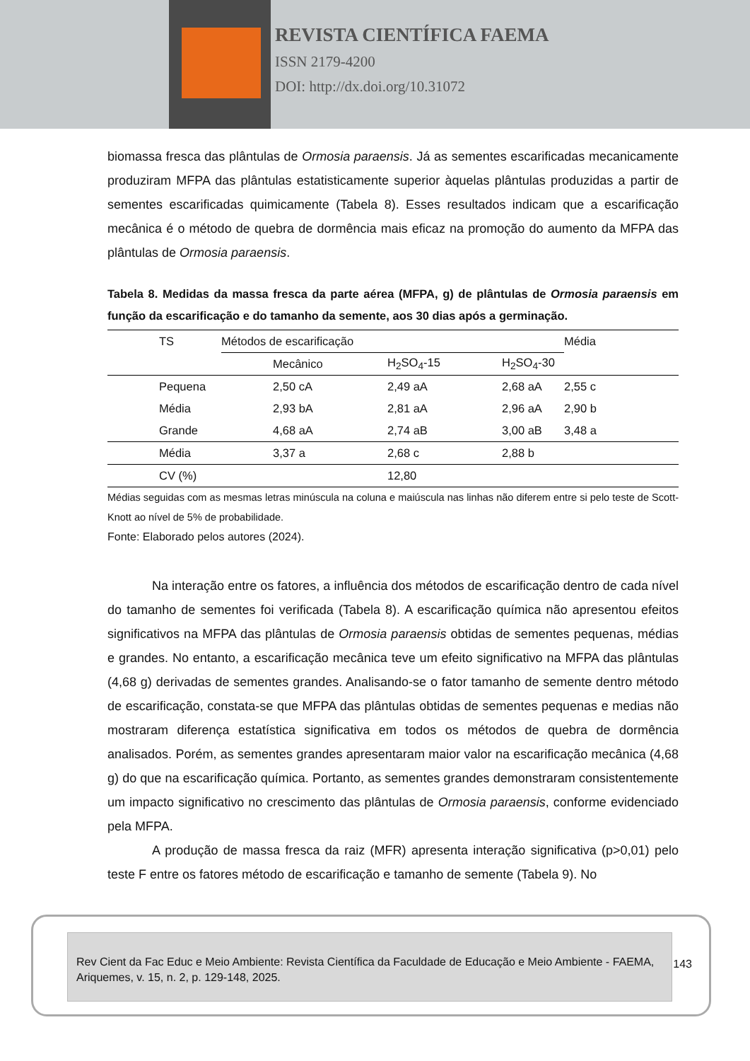REVISTA CIENTÍFICA FAEMA
ISSN 2179-4200
DOI: http://dx.doi.org/10.31072
biomassa fresca das plântulas de Ormosia paraensis. Já as sementes escarificadas mecanicamente produziram MFPA das plântulas estatisticamente superior àquelas plântulas produzidas a partir de sementes escarificadas quimicamente (Tabela 8). Esses resultados indicam que a escarificação mecânica é o método de quebra de dormência mais eficaz na promoção do aumento da MFPA das plântulas de Ormosia paraensis.
Tabela 8. Medidas da massa fresca da parte aérea (MFPA, g) de plântulas de Ormosia paraensis em função da escarificação e do tamanho da semente, aos 30 dias após a germinação.
| | TS | Métodos de escarificação | | | Média |
| --- | --- | --- | --- | --- | --- |
| | | Mecânico | H<sub>2</sub>SO<sub>4</sub>-15 | H<sub>2</sub>SO<sub>4</sub>-30 | |
| | Pequena | 2,50 cA | 2,49 aA | 2,68 aA | 2,55 c |
| | Média | 2,93 bA | 2,81 aA | 2,96 aA | 2,90 b |
| | Grande | 4,68 aA | 2,74 aB | 3,00 aB | 3,48 a |
| | Média | 3,37 a | 2,68 c | 2,88 b | |
| | CV (%) | | 12,80 | | |
Médias seguidas com as mesmas letras minúscula na coluna e maiúscula nas linhas não diferem entre si pelo teste de Scott-Knott ao nível de 5% de probabilidade.
Fonte: Elaborado pelos autores (2024).
Na interação entre os fatores, a influência dos métodos de escarificação dentro de cada nível do tamanho de sementes foi verificada (Tabela 8). A escarificação química não apresentou efeitos significativos na MFPA das plântulas de Ormosia paraensis obtidas de sementes pequenas, médias e grandes. No entanto, a escarificação mecânica teve um efeito significativo na MFPA das plântulas (4,68 g) derivadas de sementes grandes. Analisando-se o fator tamanho de semente dentro método de escarificação, constata-se que MFPA das plântulas obtidas de sementes pequenas e medias não mostraram diferença estatística significativa em todos os métodos de quebra de dormência analisados. Porém, as sementes grandes apresentaram maior valor na escarificação mecânica (4,68 g) do que na escarificação química. Portanto, as sementes grandes demonstraram consistentemente um impacto significativo no crescimento das plântulas de Ormosia paraensis, conforme evidenciado pela MFPA.
A produção de massa fresca da raiz (MFR) apresenta interação significativa (p>0,01) pelo teste F entre os fatores método de escarificação e tamanho de semente (Tabela 9). No
Rev Cient da Fac Educ e Meio Ambiente: Revista Científica da Faculdade de Educação e Meio Ambiente - FAEMA, Ariquemes, v. 15, n. 2, p. 129-148, 2025.
143